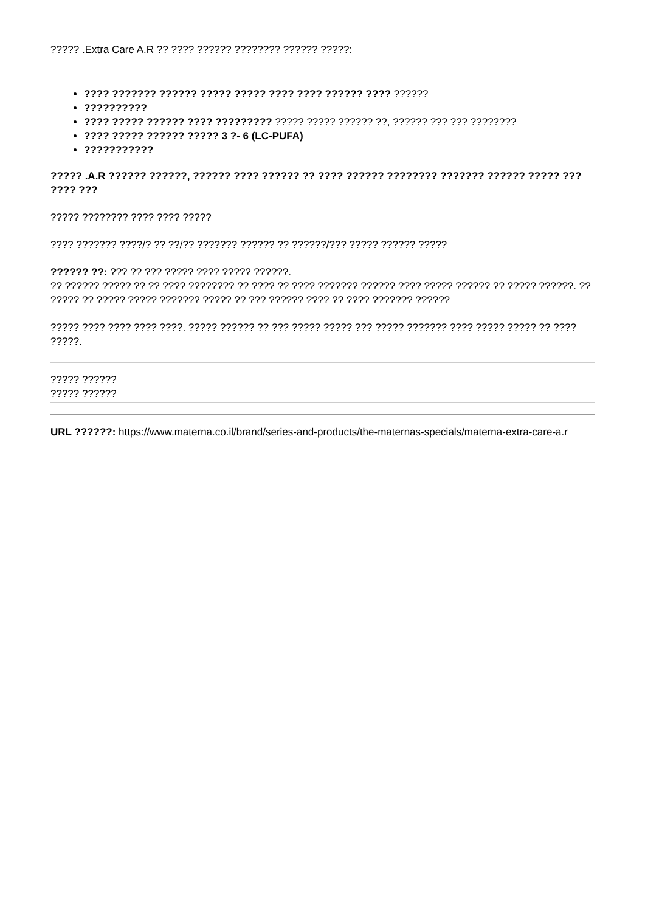????? .Extra Care A.R ?? ???? ?????? ???????? ?????? ?????:
???? ??????? ?????? ????? ????? ???? ???? ?????? ???? ??????
??????????
???? ????? ?????? ???? ????????? ????? ????? ?????? ??, ?????? ??? ??? ????????
???? ????? ?????? ????? 3 ?- 6 (LC-PUFA)
???????????
????? .A.R ?????? ??????, ?????? ???? ?????? ?? ???? ?????? ???????? ??????? ?????? ????? ??? ???? ???
????? ???????? ???? ???? ?????
???? ??????? ????/? ?? ??/?? ??????? ?????? ?? ??????/??? ????? ?????? ?????
?????? ??: ??? ?? ??? ????? ???? ????? ??????.
?? ?????? ????? ?? ?? ???? ???????? ?? ???? ?? ???? ??????? ?????? ???? ????? ?????? ?? ????? ??????. ?? ????? ?? ????? ????? ??????? ????? ?? ??? ?????? ???? ?? ???? ??????? ??????
????? ???? ???? ???? ????. ????? ?????? ?? ??? ????? ????? ??? ????? ??????? ???? ????? ????? ?? ???? ?????.
????? ??????
????? ??????
URL ??????: https://www.materna.co.il/brand/series-and-products/the-maternas-specials/materna-extra-care-a.r